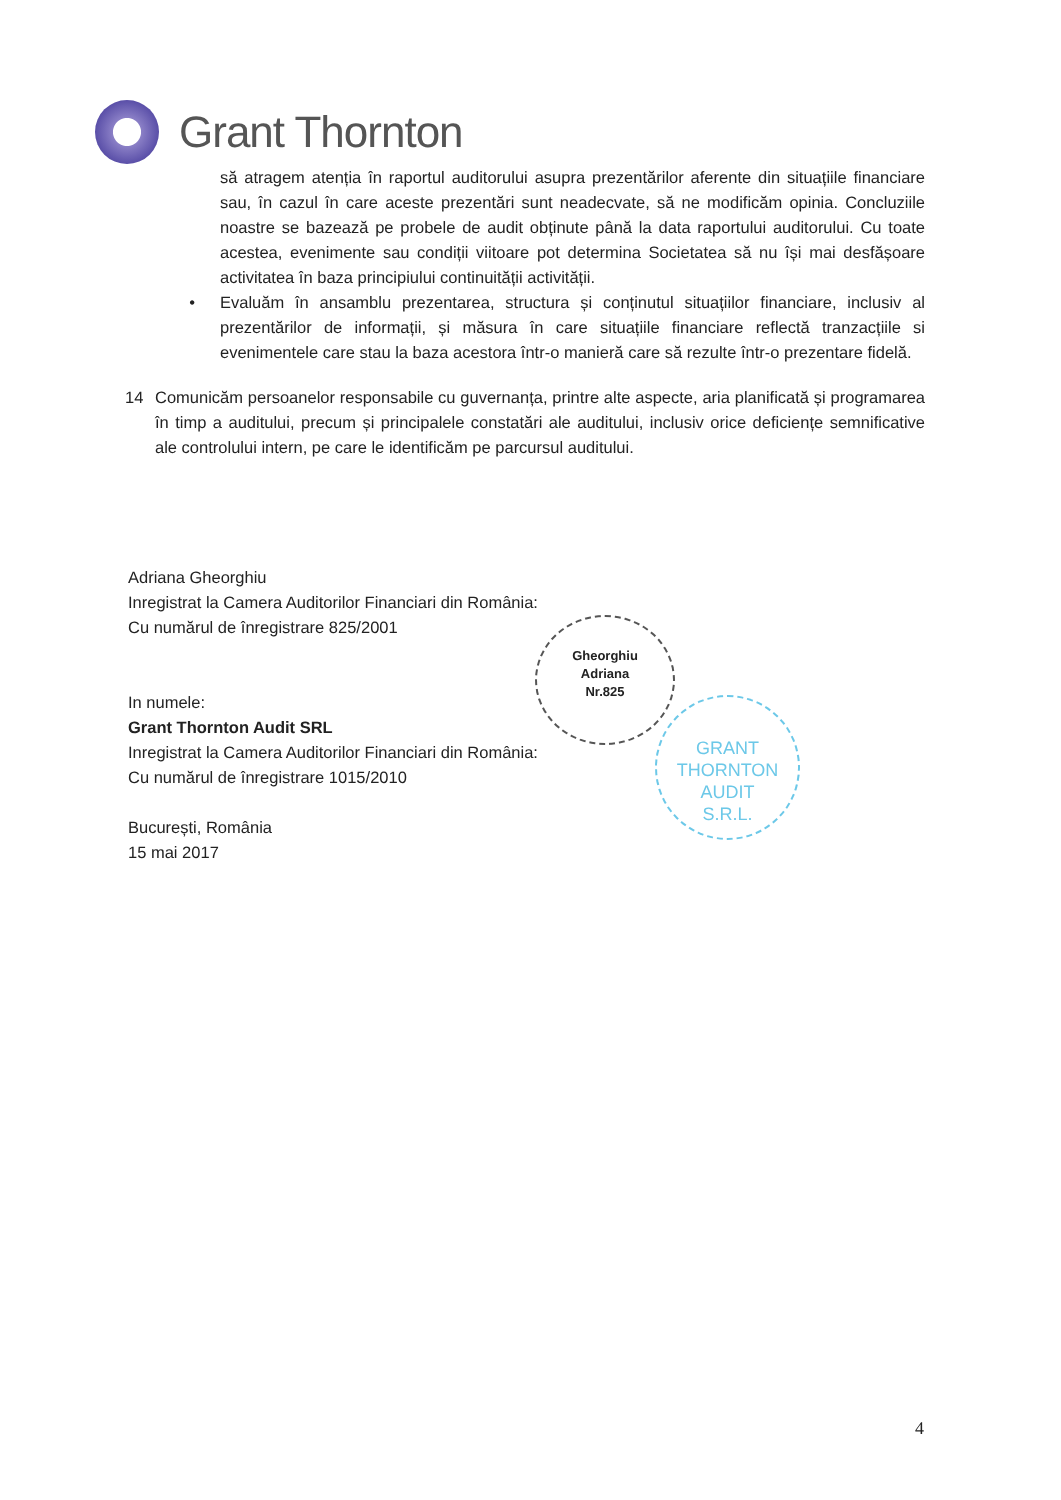Grant Thornton
să atragem atenția în raportul auditorului asupra prezentărilor aferente din situațiile financiare sau, în cazul în care aceste prezentări sunt neadecvate, să ne modificăm opinia. Concluziile noastre se bazează pe probele de audit obținute până la data raportului auditorului. Cu toate acestea, evenimente sau condiții viitoare pot determina Societatea să nu își mai desfășoare activitatea în baza principiului continuității activității.
• Evaluăm în ansamblu prezentarea, structura și conținutul situațiilor financiare, inclusiv al prezentărilor de informații, și măsura în care situațiile financiare reflectă tranzacțiile si evenimentele care stau la baza acestora într-o manieră care să rezulte într-o prezentare fidelă.
14 Comunicăm persoanelor responsabile cu guvernanța, printre alte aspecte, aria planificată și programarea în timp a auditului, precum și principalele constatări ale auditului, inclusiv orice deficiențe semnificative ale controlului intern, pe care le identificăm pe parcursul auditului.
Adriana Gheorghiu
Inregistrat la Camera Auditorilor Financiari din România:
Cu numărul de înregistrare 825/2001
In numele:
Grant Thornton Audit SRL
Inregistrat la Camera Auditorilor Financiari din România:
Cu numărul de înregistrare 1015/2010
București, România
15 mai 2017
Gheorghiu
Adriana
Nr.825
GRANT
THORNTON
AUDIT
S.R.L.
4